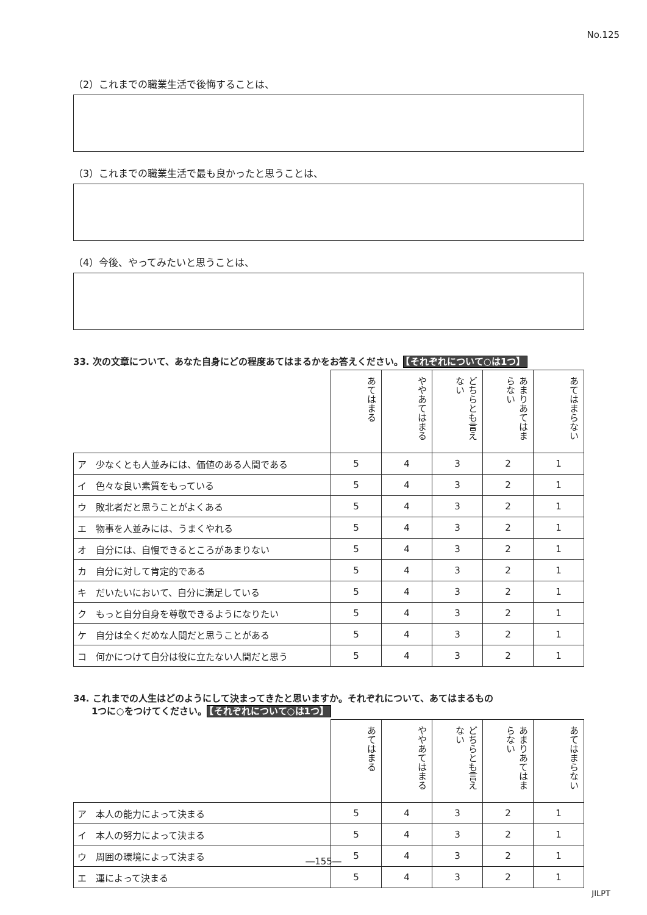No.125
（2）これまでの職業生活で後悔することは、
（3）これまでの職業生活で最も良かったと思うことは、
（4）今後、やってみたいと思うことは、
33. 次の文章について、あなた自身にどの程度あてはまるかをお答えください。 【それぞれについて○は1つ】
| | あてはまる | ややあてはまる | どちらとも言えない | あまりあてはまらない | あてはまらない |
| ア 少なくとも人並みには、価値のある人間である | 5 | 4 | 3 | 2 | 1 |
| イ 色々な良い素質をもっている | 5 | 4 | 3 | 2 | 1 |
| ウ 敗北者だと思うことがよくある | 5 | 4 | 3 | 2 | 1 |
| エ 物事を人並みには、うまくやれる | 5 | 4 | 3 | 2 | 1 |
| オ 自分には、自慢できるところがあまりない | 5 | 4 | 3 | 2 | 1 |
| カ 自分に対して肯定的である | 5 | 4 | 3 | 2 | 1 |
| キ だいたいにおいて、自分に満足している | 5 | 4 | 3 | 2 | 1 |
| ク もっと自分自身を尊敬できるようになりたい | 5 | 4 | 3 | 2 | 1 |
| ケ 自分は全くだめな人間だと思うことがある | 5 | 4 | 3 | 2 | 1 |
| コ 何かにつけて自分は役に立たない人間だと思う | 5 | 4 | 3 | 2 | 1 |
34. これまでの人生はどのようにして決まってきたと思いますか。それぞれについて、あてはまるもの
　　1つに○をつけてください。 【それぞれについて○は1つ】
| | あてはまる | ややあてはまる | どちらとも言えない | あまりあてはまらない | あてはまらない |
| ア 本人の能力によって決まる | 5 | 4 | 3 | 2 | 1 |
| イ 本人の努力によって決まる | 5 | 4 | 3 | 2 | 1 |
| ウ 周囲の環境によって決まる | 5 | 4 | 3 | 2 | 1 |
| エ 運によって決まる | 5 | 4 | 3 | 2 | 1 |
―155―
JILPT